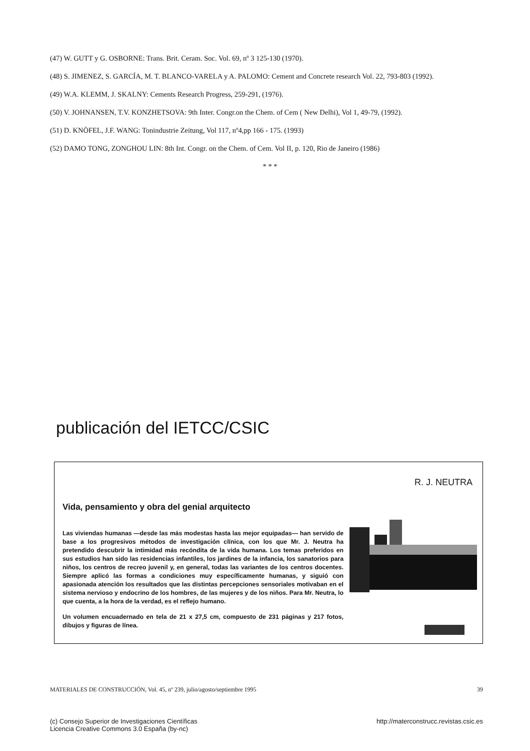(47) W. GUTT y G. OSBORNE: Trans. Brit. Ceram. Soc. Vol. 69, nº 3 125-130 (1970).
(48) S. JIMENEZ, S. GARCÍA, M. T. BLANCO-VARELA y A. PALOMO: Cement and Concrete research Vol. 22, 793-803 (1992).
(49) W.A. KLEMM, J. SKALNY: Cements Research Progress, 259-291, (1976).
(50) V. JOHNANSEN, T.V. KONZHETSOVA: 9th Inter. Congr.on the Chem. of Cem ( New Delhi), Vol 1, 49-79, (1992).
(51) D. KNÖFEL, J.F. WANG: Tonindustrie Zeitung, Vol 117, nº4,pp 166 - 175. (1993)
(52) DAMO TONG, ZONGHOU LIN: 8th Int. Congr. on the Chem. of Cem. Vol II, p. 120, Rio de Janeiro (1986)
* * *
publicación del IETCC/CSIC
R. J. NEUTRA
Vida, pensamiento y obra del genial arquitecto
Las viviendas humanas —desde las más modestas hasta las mejor equipadas— han servido de base a los progresivos métodos de investigación clínica, con los que Mr. J. Neutra ha pretendido descubrir la intimidad más recóndita de la vida humana. Los temas preferidos en sus estudios han sido las residencias infantiles, los jardines de la infancia, los sanatorios para niños, los centros de recreo juvenil y, en general, todas las variantes de los centros docentes. Siempre aplicó las formas a condiciones muy específicamente humanas, y siguió con apasionada atención los resultados que las distintas percepciones sensoriales motivaban en el sistema nervioso y endocrino de los hombres, de las mujeres y de los niños. Para Mr. Neutra, lo que cuenta, a la hora de la verdad, es el reflejo humano.
Un volumen encuadernado en tela de 21 x 27,5 cm, compuesto de 231 páginas y 217 fotos, dibujos y figuras de línea.
MATERIALES DE CONSTRUCCIÓN, Vol. 45, nº 239, julio/agosto/septiembre 1995 39
(c) Consejo Superior de Investigaciones Científicas
Licencia Creative Commons 3.0 España (by-nc) http://materconstrucc.revistas.csic.es